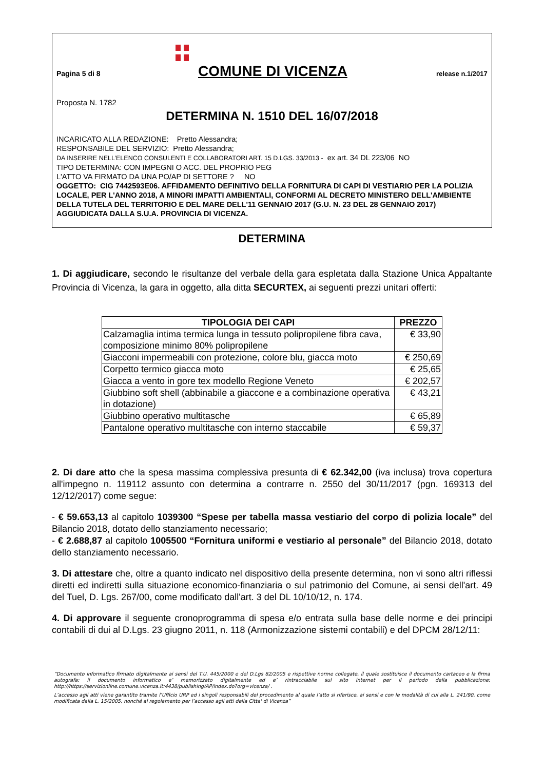Pagina 5 di 8
COMUNE DI VICENZA
release n.1/2017
Proposta N. 1782
DETERMINA N. 1510 DEL 16/07/2018
INCARICATO ALLA REDAZIONE: Pretto Alessandra;
RESPONSABILE DEL SERVIZIO: Pretto Alessandra;
DA INSERIRE NELL’ELENCO CONSULENTI E COLLABORATORI ART. 15 D.LGS. 33/2013 - ex art. 34 DL 223/06 NO
TIPO DETERMINA: CON IMPEGNI O ACC. DEL PROPRIO PEG
L'ATTO VA FIRMATO DA UNA PO/AP DI SETTORE ? NO
OGGETTO: CIG 7442593E06. AFFIDAMENTO DEFINITIVO DELLA FORNITURA DI CAPI DI VESTIARIO PER LA POLIZIA LOCALE, PER L'ANNO 2018, A MINORI IMPATTI AMBIENTALI, CONFORMI AL DECRETO MINISTERO DELL'AMBIENTE DELLA TUTELA DEL TERRITORIO E DEL MARE DELL'11 GENNAIO 2017 (G.U. N. 23 DEL 28 GENNAIO 2017) AGGIUDICATA DALLA S.U.A. PROVINCIA DI VICENZA.
DETERMINA
1. Di aggiudicare, secondo le risultanze del verbale della gara espletata dalla Stazione Unica Appaltante Provincia di Vicenza, la gara in oggetto, alla ditta SECURTEX, ai seguenti prezzi unitari offerti:
| TIPOLOGIA DEI CAPI | PREZZO |
| --- | --- |
| Calzamaglia intima termica lunga in tessuto polipropilene fibra cava, composizione minimo 80% polipropilene | € 33,90 |
| Giacconi impermeabili con protezione, colore blu, giacca moto | € 250,69 |
| Corpetto termico giacca moto | € 25,65 |
| Giacca a vento in gore tex modello Regione Veneto | € 202,57 |
| Giubbino soft shell (abbinabile a giaccone e a combinazione operativa in dotazione) | € 43,21 |
| Giubbino operativo multitasche | € 65,89 |
| Pantalone operativo multitasche con interno staccabile | € 59,37 |
2. Di dare atto che la spesa massima complessiva presunta di € 62.342,00 (iva inclusa) trova copertura all'impegno n. 119112 assunto con determina a contrarre n. 2550 del 30/11/2017 (pgn. 169313 del 12/12/2017) come segue:
- € 59.653,13 al capitolo 1039300 “Spese per tabella massa vestiario del corpo di polizia locale” del Bilancio 2018, dotato dello stanziamento necessario;
- € 2.688,87 al capitolo 1005500 “Fornitura uniformi e vestiario al personale” del Bilancio 2018, dotato dello stanziamento necessario.
3. Di attestare che, oltre a quanto indicato nel dispositivo della presente determina, non vi sono altri riflessi diretti ed indiretti sulla situazione economico-finanziaria o sul patrimonio del Comune, ai sensi dell'art. 49 del Tuel, D. Lgs. 267/00, come modificato dall'art. 3 del DL 10/10/12, n. 174.
4. Di approvare il seguente cronoprogramma di spesa e/o entrata sulla base delle norme e dei principi contabili di dui al D.Lgs. 23 giugno 2011, n. 118 (Armonizzazione sistemi contabili) e del DPCM 28/12/11:
“Documento informatico firmato digitalmente ai sensi del T.U. 445/2000 e del D.Lgs 82/2005 e rispettive norme collegate, il quale sostituisce il documento cartaceo e la firma autografa; il documento informatico e’ memorizzato digitalmente ed e’ rintracciabile sul sito internet per il periodo della pubblicazione: http://https://servizionline.comune.vicenza.it:4438/publishing/AP/index.do?org=vicenza/ .
L’accesso agli atti viene garantito tramite l’Ufficio URP ed i singoli responsabili del procedimento al quale l’atto si riferisce, ai sensi e con le modalità di cui alla L. 241/90, come modificata dalla L. 15/2005, nonché al regolamento per l’accesso agli atti della Citta' di Vicenza”